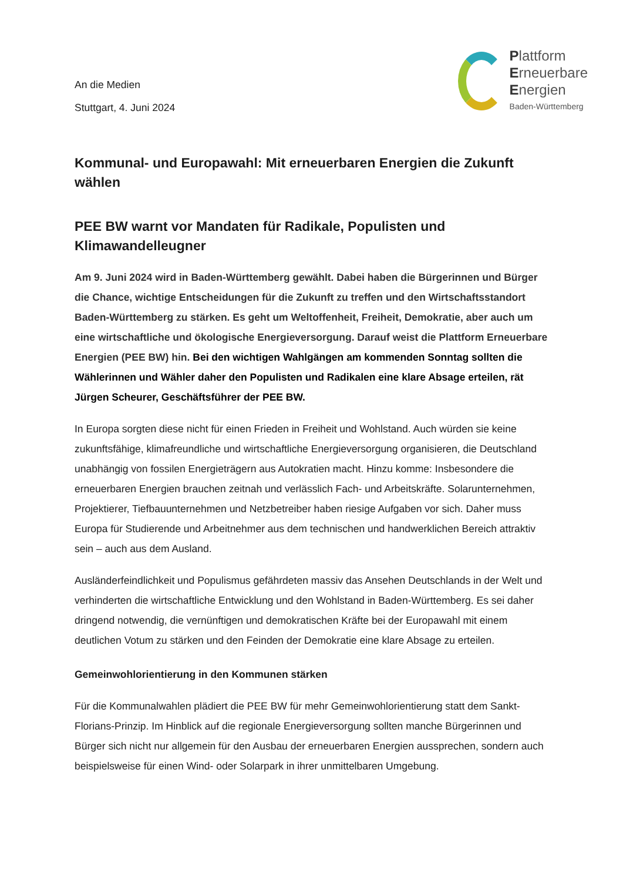An die Medien
Stuttgart, 4. Juni 2024
Plattform
Erneuerbare
Energien
Baden-Württemberg
Kommunal- und Europawahl: Mit erneuerbaren Energien die Zukunft wählen
PEE BW warnt vor Mandaten für Radikale, Populisten und Klimawandelleugner
Am 9. Juni 2024 wird in Baden-Württemberg gewählt. Dabei haben die Bürgerinnen und Bürger die Chance, wichtige Entscheidungen für die Zukunft zu treffen und den Wirtschaftsstandort Baden-Württemberg zu stärken. Es geht um Weltoffenheit, Freiheit, Demokratie, aber auch um eine wirtschaftliche und ökologische Energieversorgung. Darauf weist die Plattform Erneuerbare Energien (PEE BW) hin. Bei den wichtigen Wahlgängen am kommenden Sonntag sollten die Wählerinnen und Wähler daher den Populisten und Radikalen eine klare Absage erteilen, rät Jürgen Scheurer, Geschäftsführer der PEE BW.
In Europa sorgten diese nicht für einen Frieden in Freiheit und Wohlstand. Auch würden sie keine zukunftsfähige, klimafreundliche und wirtschaftliche Energieversorgung organisieren, die Deutschland unabhängig von fossilen Energieträgern aus Autokratien macht. Hinzu komme: Insbesondere die erneuerbaren Energien brauchen zeitnah und verlässlich Fach- und Arbeitskräfte. Solarunternehmen, Projektierer, Tiefbauunternehmen und Netzbetreiber haben riesige Aufgaben vor sich. Daher muss Europa für Studierende und Arbeitnehmer aus dem technischen und handwerklichen Bereich attraktiv sein – auch aus dem Ausland.
Ausländerfeindlichkeit und Populismus gefährdeten massiv das Ansehen Deutschlands in der Welt und verhinderten die wirtschaftliche Entwicklung und den Wohlstand in Baden-Württemberg. Es sei daher dringend notwendig, die vernünftigen und demokratischen Kräfte bei der Europawahl mit einem deutlichen Votum zu stärken und den Feinden der Demokratie eine klare Absage zu erteilen.
Gemeinwohlorientierung in den Kommunen stärken
Für die Kommunalwahlen plädiert die PEE BW für mehr Gemeinwohlorientierung statt dem Sankt-Florians-Prinzip. Im Hinblick auf die regionale Energieversorgung sollten manche Bürgerinnen und Bürger sich nicht nur allgemein für den Ausbau der erneuerbaren Energien aussprechen, sondern auch beispielsweise für einen Wind- oder Solarpark in ihrer unmittelbaren Umgebung.